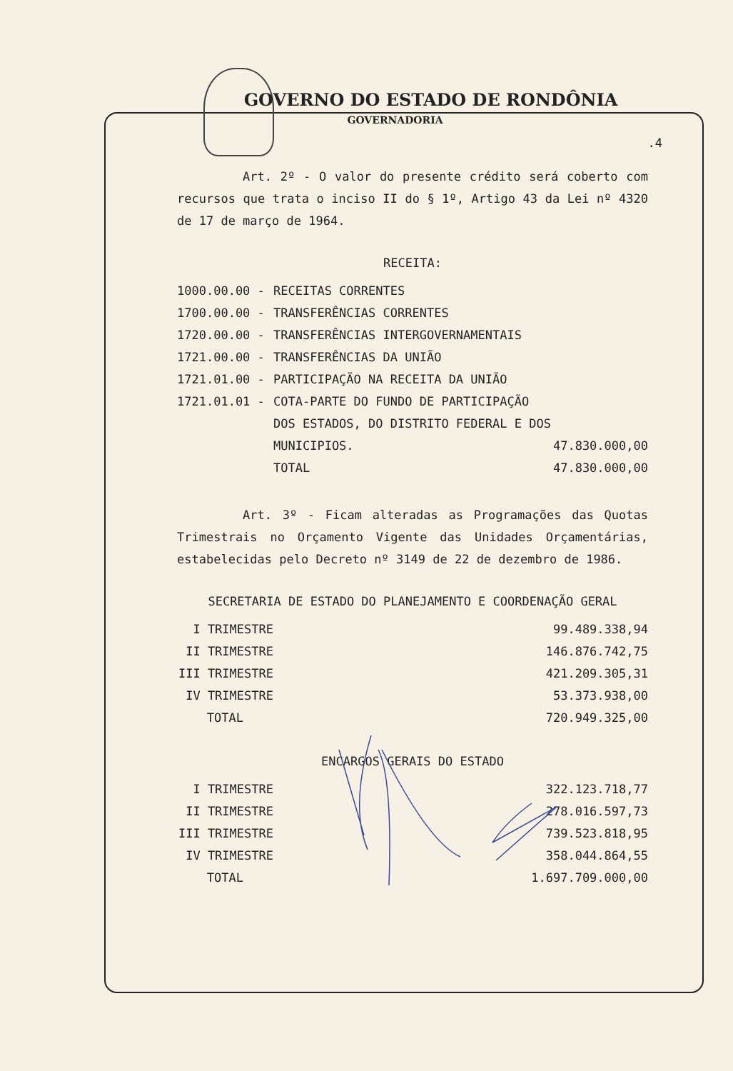GOVERNO DO ESTADO DE RONDÔNIA
GOVERNADORIA
.4
Art. 2º - O valor do presente crédito será coberto com recursos que trata o inciso II do § 1º, Artigo 43 da Lei nº 4320 de 17 de março de 1964.
RECEITA:
| 1000.00.00 - | RECEITAS CORRENTES | |
| 1700.00.00 - | TRANSFERÊNCIAS CORRENTES | |
| 1720.00.00 - | TRANSFERÊNCIAS INTERGOVERNAMENTAIS | |
| 1721.00.00 - | TRANSFERÊNCIAS DA UNIÃO | |
| 1721.01.00 - | PARTICIPAÇÃO NA RECEITA DA UNIÃO | |
| 1721.01.01 - | COTA-PARTE DO FUNDO DE PARTICIPA­ÇÃO DOS ESTADOS, DO DISTRITO FE­DERAL E DOS MUNICIPIOS. | 47.830.000,00 |
| | TOTAL | 47.830.000,00 |
Art. 3º - Ficam alteradas as Programações das Quotas Trimestrais no Orçamento Vigente das Unidades Orçamentárias, estabelecidas pelo Decreto nº 3149 de 22 de dezembro de 1986.
SECRETARIA DE ESTADO DO PLANEJAMENTO E COORDENAÇÃO GERAL
| I TRIMESTRE | | 99.489.338,94 |
| II TRIMESTRE | | 146.876.742,75 |
| III TRIMESTRE | | 421.209.305,31 |
| IV TRIMESTRE | | 53.373.938,00 |
| TOTAL | | 720.949.325,00 |
ENCARGOS GERAIS DO ESTADO
| I TRIMESTRE | | 322.123.718,77 |
| II TRIMESTRE | | 278.016.597,73 |
| III TRIMESTRE | | 739.523.818,95 |
| IV TRIMESTRE | | 358.044.864,55 |
| TOTAL | | 1.697.709.000,00 |